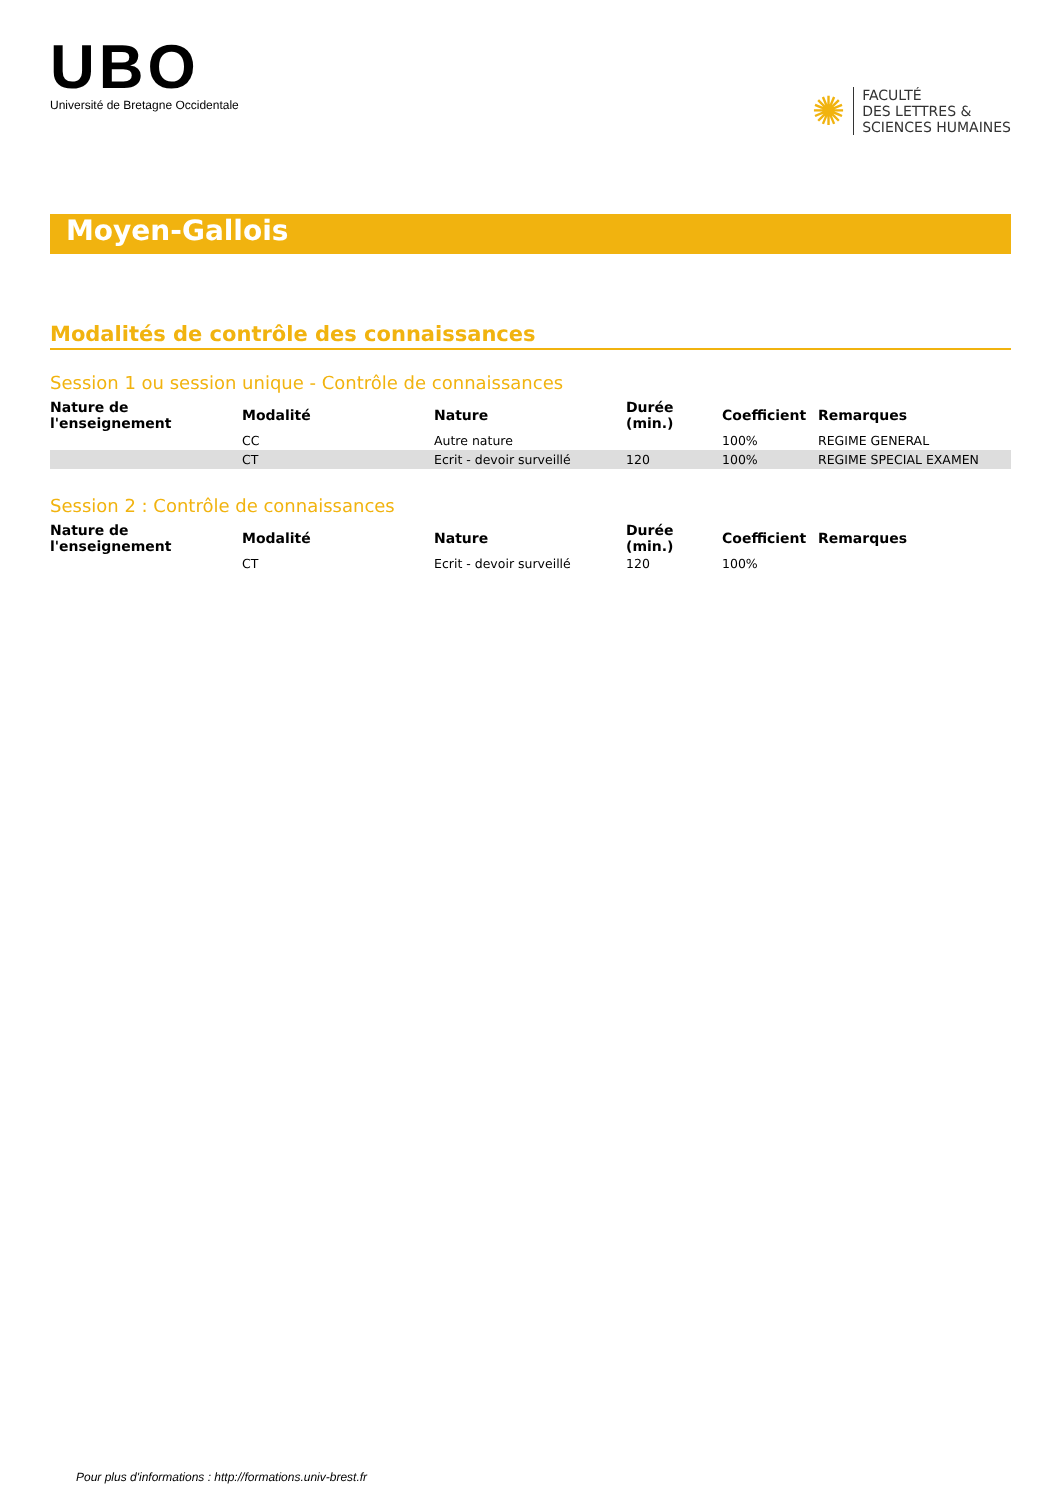UBO
Université de Bretagne Occidentale
✺
FACULTÉ
DES LETTRES &
SCIENCES HUMAINES
Moyen-Gallois
Modalités de contrôle des connaissances
Session 1 ou session unique - Contrôle de connaissances
| Nature de l'enseignement | Modalité | Nature | Durée (min.) | Coefficient | Remarques |
| --- | --- | --- | --- | --- | --- |
| | CC | Autre nature | | 100% | REGIME GENERAL |
| | CT | Ecrit - devoir surveillé | 120 | 100% | REGIME SPECIAL EXAMEN |
Session 2 : Contrôle de connaissances
| Nature de l'enseignement | Modalité | Nature | Durée (min.) | Coefficient | Remarques |
| --- | --- | --- | --- | --- | --- |
| | CT | Ecrit - devoir surveillé | 120 | 100% | |
Pour plus d'informations : http://formations.univ-brest.fr